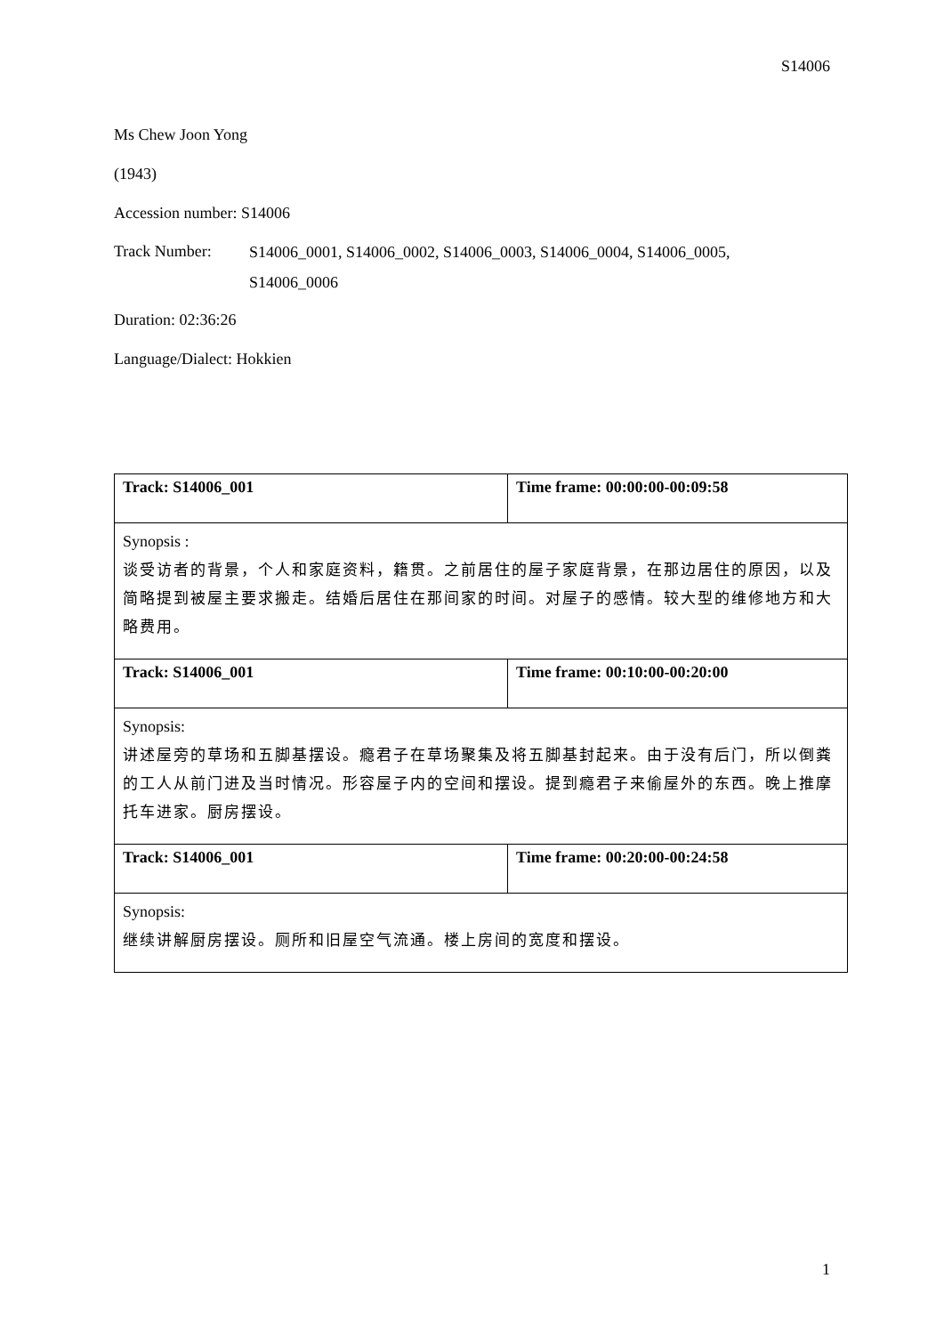S14006
Ms Chew Joon Yong
(1943)
Accession number: S14006
Track Number:
S14006_0001, S14006_0002, S14006_0003, S14006_0004, S14006_0005,
S14006_0006
Duration: 02:36:26
Language/Dialect: Hokkien
| Track: S14006_001 | Time frame: 00:00:00-00:09:58 |
| Synopsis : 谈受访者的背景，个人和家庭资料，籍贯。之前居住的屋子家庭背景，在那边居住的原因，以及简略提到被屋主要求搬走。结婚后居住在那间家的时间。对屋子的感情。较大型的维修地方和大略费用。 | |
| Track: S14006_001 | Time frame: 00:10:00-00:20:00 |
| Synopsis: 讲述屋旁的草场和五脚基摆设。瘾君子在草场聚集及将五脚基封起来。由于没有后门，所以倒粪的工人从前门进及当时情况。形容屋子内的空间和摆设。提到瘾君子来偷屋外的东西。晚上推摩托车进家。厨房摆设。 | |
| Track: S14006_001 | Time frame: 00:20:00-00:24:58 |
| Synopsis: 继续讲解厨房摆设。厕所和旧屋空气流通。楼上房间的宽度和摆设。 | |
1